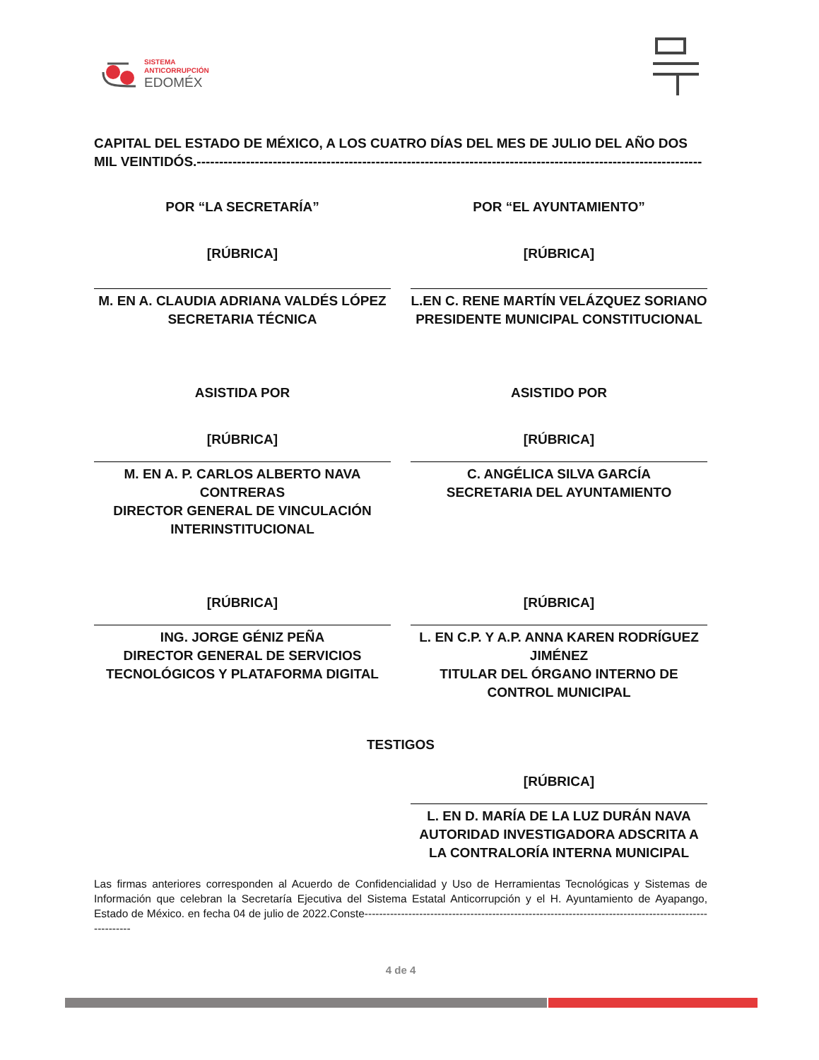SISTEMA
ANTICORRUPCIÓN
EDOMÉX
CAPITAL DEL ESTADO DE MÉXICO, A LOS CUATRO DÍAS DEL MES DE JULIO DEL AÑO DOS MIL VEINTIDÓS.-----------------------------------------------------------------------------------------------------------------
POR “LA SECRETARÍA”
[RÚBRICA]
M. EN A. CLAUDIA ADRIANA VALDÉS LÓPEZ
SECRETARIA TÉCNICA
POR “EL AYUNTAMIENTO”
[RÚBRICA]
L.EN C. RENE MARTÍN VELÁZQUEZ SORIANO
PRESIDENTE MUNICIPAL CONSTITUCIONAL
ASISTIDA POR
[RÚBRICA]
M. EN A. P. CARLOS ALBERTO NAVA CONTRERAS
DIRECTOR GENERAL DE VINCULACIÓN INTERINSTITUCIONAL
ASISTIDO POR
[RÚBRICA]
C. ANGÉLICA SILVA GARCÍA
SECRETARIA DEL AYUNTAMIENTO
[RÚBRICA]
ING. JORGE GÉNIZ PEÑA
DIRECTOR GENERAL DE SERVICIOS TECNOLÓGICOS Y PLATAFORMA DIGITAL
[RÚBRICA]
L. EN C.P. Y A.P. ANNA KAREN RODRÍGUEZ JIMÉNEZ
TITULAR DEL ÓRGANO INTERNO DE CONTROL MUNICIPAL
TESTIGOS
[RÚBRICA]
L. EN D. MARÍA DE LA LUZ DURÁN NAVA
AUTORIDAD INVESTIGADORA ADSCRITA A LA CONTRALORÍA INTERNA MUNICIPAL
Las firmas anteriores corresponden al Acuerdo de Confidencialidad y Uso de Herramientas Tecnológicas y Sistemas de Información que celebran la Secretaría Ejecutiva del Sistema Estatal Anticorrupción y el H. Ayuntamiento de Ayapango, Estado de México. en fecha 04 de julio de 2022.Conste--------------------------------------------------------------------------------------------------------
4 de 4